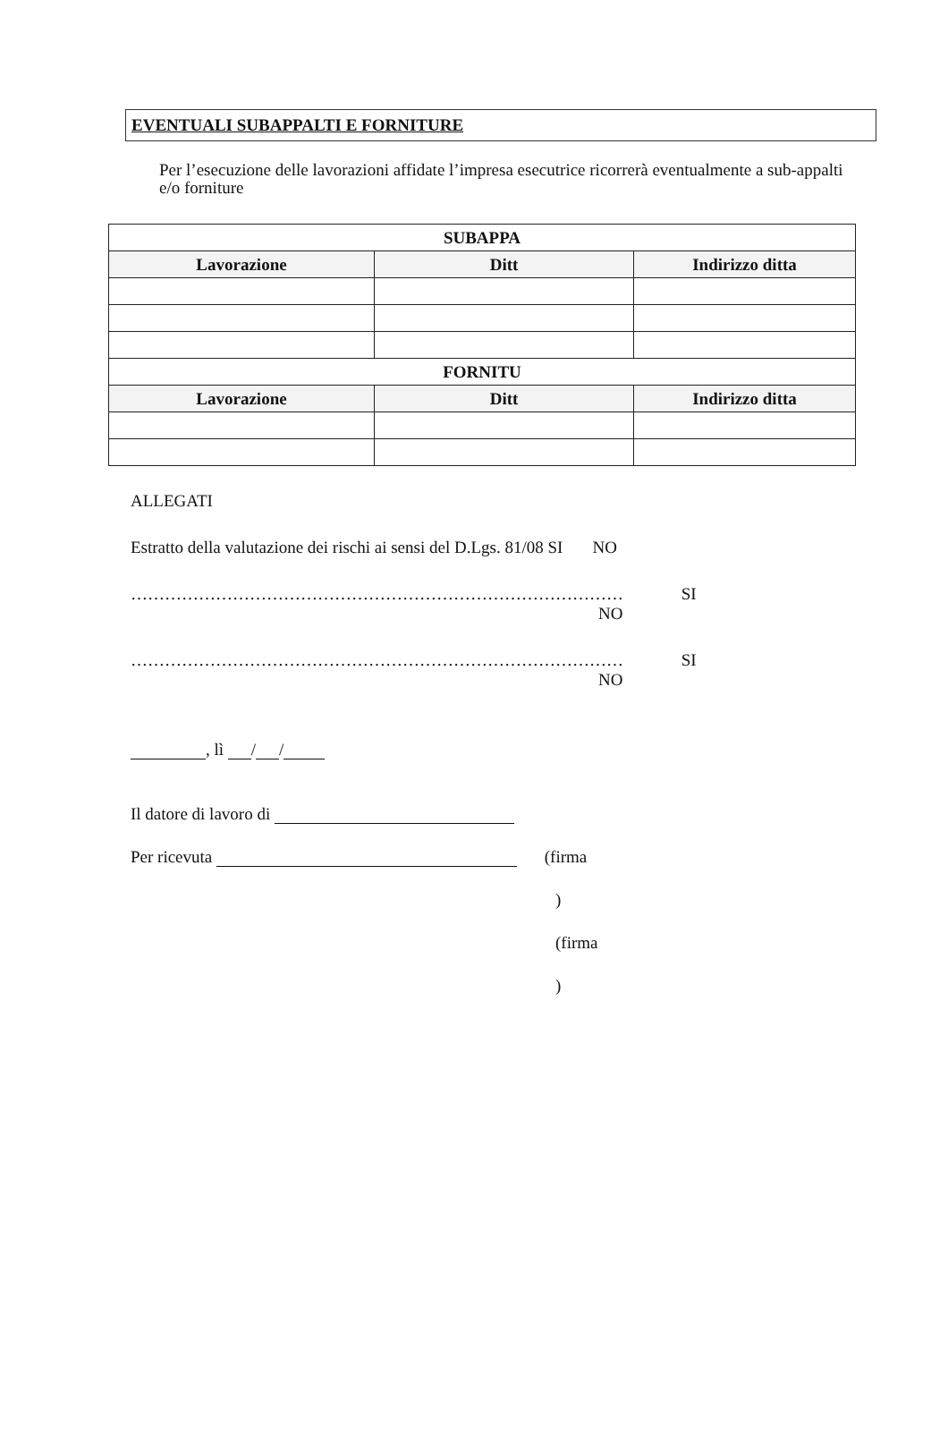EVENTUALI SUBAPPALTI E FORNITURE
Per l’esecuzione delle lavorazioni affidate l’impresa esecutrice ricorrerà eventualmente a sub-appalti e/o forniture
| SUBAPPA | | |
| --- | --- | --- |
| Lavorazione | Ditt | Indirizzo ditta |
| FORNITU | | |
| Lavorazione | Ditt | Indirizzo ditta |
ALLEGATI
Estratto della valutazione dei rischi ai sensi del D.Lgs. 81/08 SI NO
…………………………………………………………………………… SI
NO
…………………………………………………………………………… SI
NO
, lì / /
Il datore di lavoro di
Per ricevuta (firma
)
(firma
)